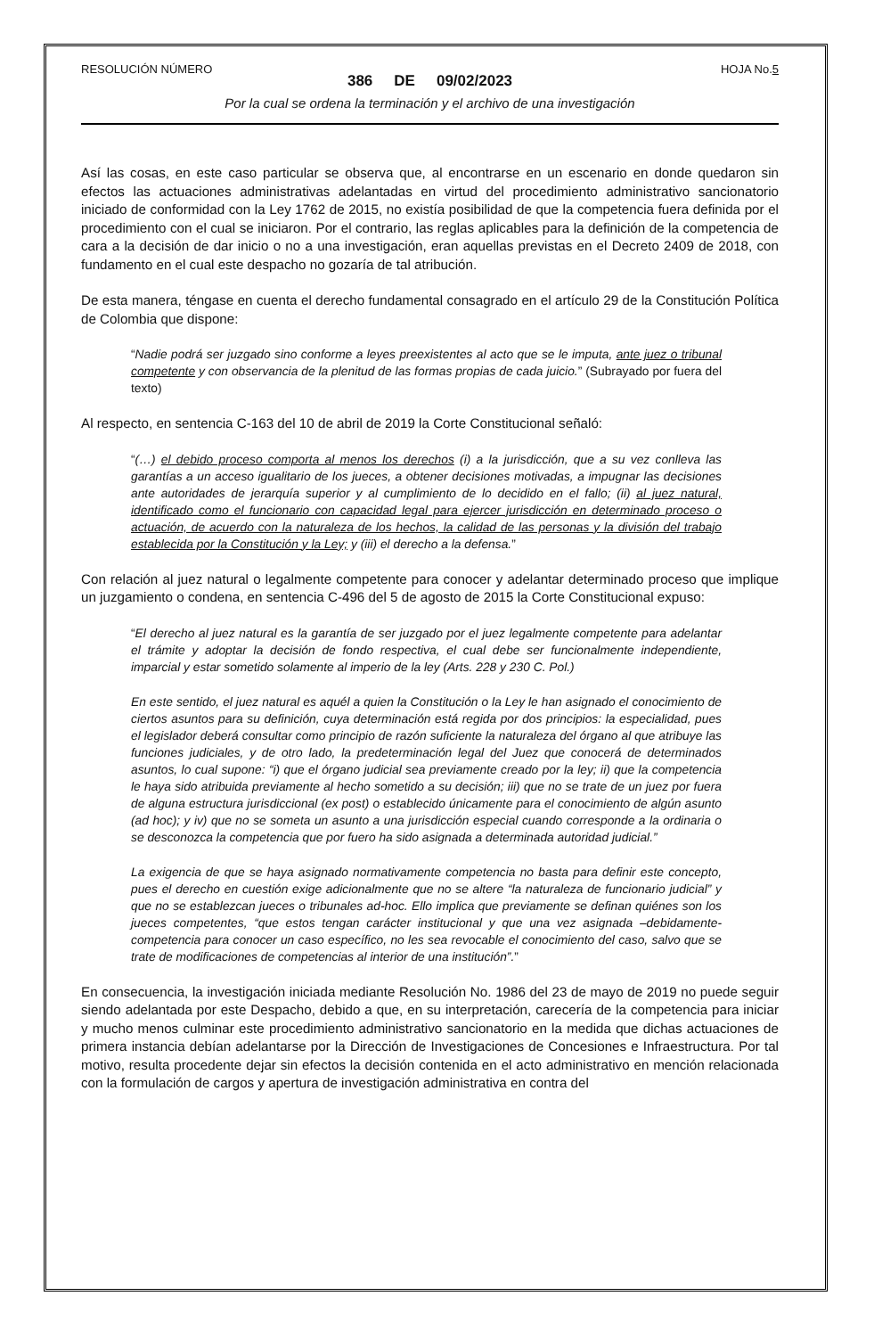RESOLUCIÓN NÚMERO HOJA No.5
386 DE 09/02/2023
Por la cual se ordena la terminación y el archivo de una investigación
Así las cosas, en este caso particular se observa que, al encontrarse en un escenario en donde quedaron sin efectos las actuaciones administrativas adelantadas en virtud del procedimiento administrativo sancionatorio iniciado de conformidad con la Ley 1762 de 2015, no existía posibilidad de que la competencia fuera definida por el procedimiento con el cual se iniciaron. Por el contrario, las reglas aplicables para la definición de la competencia de cara a la decisión de dar inicio o no a una investigación, eran aquellas previstas en el Decreto 2409 de 2018, con fundamento en el cual este despacho no gozaría de tal atribución.
De esta manera, téngase en cuenta el derecho fundamental consagrado en el artículo 29 de la Constitución Política de Colombia que dispone:
“Nadie podrá ser juzgado sino conforme a leyes preexistentes al acto que se le imputa, ante juez o tribunal competente y con observancia de la plenitud de las formas propias de cada juicio.” (Subrayado por fuera del texto)
Al respecto, en sentencia C-163 del 10 de abril de 2019 la Corte Constitucional señaló:
“(…) el debido proceso comporta al menos los derechos (i) a la jurisdicción, que a su vez conlleva las garantías a un acceso igualitario de los jueces, a obtener decisiones motivadas, a impugnar las decisiones ante autoridades de jerarquía superior y al cumplimiento de lo decidido en el fallo; (ii) al juez natural, identificado como el funcionario con capacidad legal para ejercer jurisdicción en determinado proceso o actuación, de acuerdo con la naturaleza de los hechos, la calidad de las personas y la división del trabajo establecida por la Constitución y la Ley; y (iii) el derecho a la defensa.”
Con relación al juez natural o legalmente competente para conocer y adelantar determinado proceso que implique un juzgamiento o condena, en sentencia C-496 del 5 de agosto de 2015 la Corte Constitucional expuso:
“El derecho al juez natural es la garantía de ser juzgado por el juez legalmente competente para adelantar el trámite y adoptar la decisión de fondo respectiva, el cual debe ser funcionalmente independiente, imparcial y estar sometido solamente al imperio de la ley (Arts. 228 y 230 C. Pol.)
En este sentido, el juez natural es aquél a quien la Constitución o la Ley le han asignado el conocimiento de ciertos asuntos para su definición, cuya determinación está regida por dos principios: la especialidad, pues el legislador deberá consultar como principio de razón suficiente la naturaleza del órgano al que atribuye las funciones judiciales, y de otro lado, la predeterminación legal del Juez que conocerá de determinados asuntos, lo cual supone: “i) que el órgano judicial sea previamente creado por la ley; ii) que la competencia le haya sido atribuida previamente al hecho sometido a su decisión; iii) que no se trate de un juez por fuera de alguna estructura jurisdiccional (ex post) o establecido únicamente para el conocimiento de algún asunto (ad hoc); y iv) que no se someta un asunto a una jurisdicción especial cuando corresponde a la ordinaria o se desconozca la competencia que por fuero ha sido asignada a determinada autoridad judicial.”
La exigencia de que se haya asignado normativamente competencia no basta para definir este concepto, pues el derecho en cuestión exige adicionalmente que no se altere “la naturaleza de funcionario judicial” y que no se establezcan jueces o tribunales ad-hoc. Ello implica que previamente se definan quiénes son los jueces competentes, “que estos tengan carácter institucional y que una vez asignada –debidamente- competencia para conocer un caso específico, no les sea revocable el conocimiento del caso, salvo que se trate de modificaciones de competencias al interior de una institución”.”
En consecuencia, la investigación iniciada mediante Resolución No. 1986 del 23 de mayo de 2019 no puede seguir siendo adelantada por este Despacho, debido a que, en su interpretación, carecería de la competencia para iniciar y mucho menos culminar este procedimiento administrativo sancionatorio en la medida que dichas actuaciones de primera instancia debían adelantarse por la Dirección de Investigaciones de Concesiones e Infraestructura. Por tal motivo, resulta procedente dejar sin efectos la decisión contenida en el acto administrativo en mención relacionada con la formulación de cargos y apertura de investigación administrativa en contra del